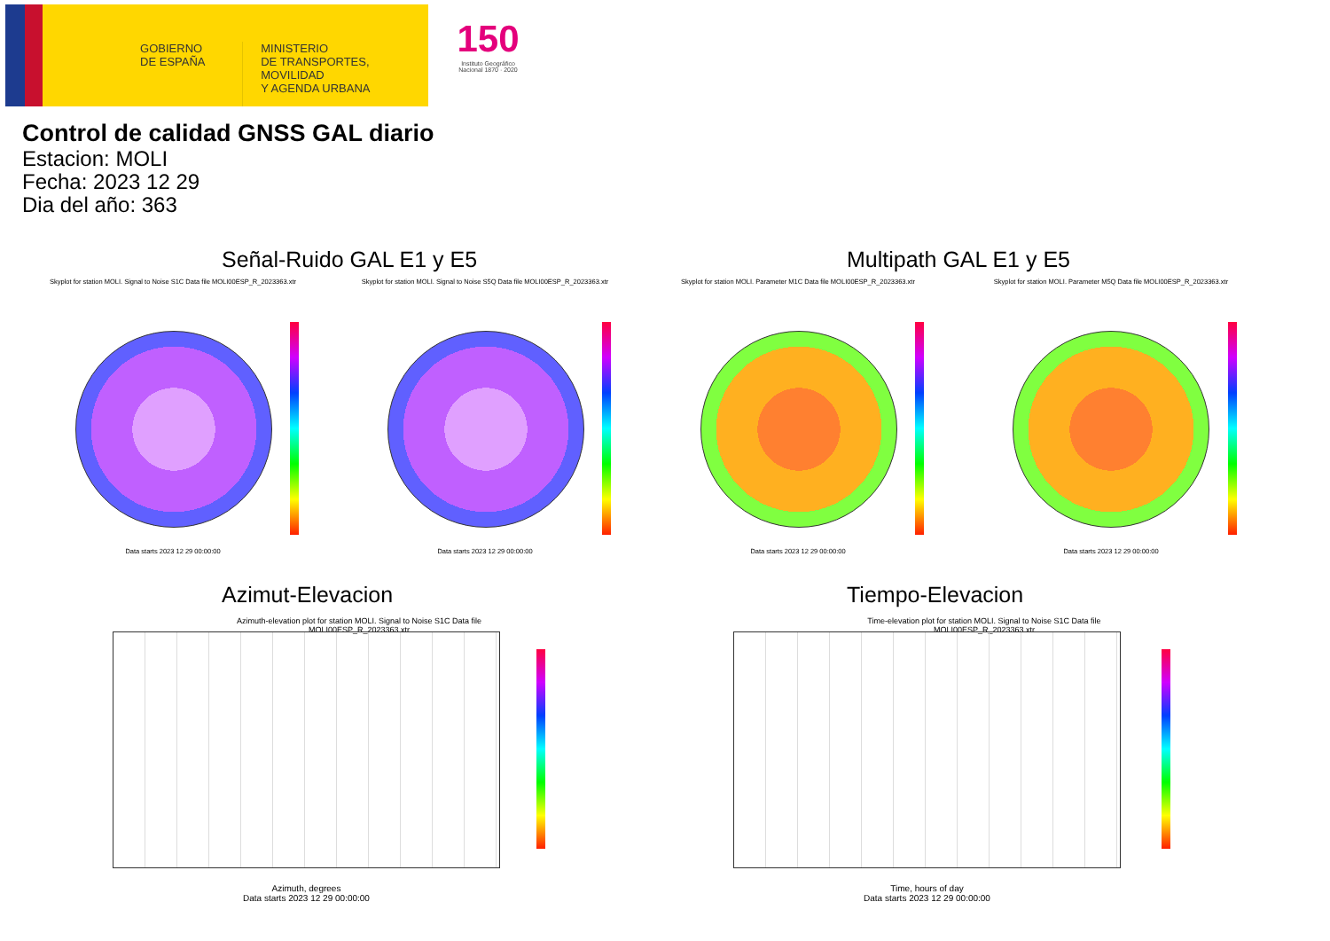GOBIERNO
DE ESPAÑA
MINISTERIO
DE TRANSPORTES, MOVILIDAD
Y AGENDA URBANA
150
Instituto Geográfico Nacional 1870 · 2020
Control de calidad GNSS GAL diario
Estacion: MOLI
Fecha: 2023 12 29
Dia del año: 363
Señal-Ruido GAL E1 y E5 Multipath GAL E1 y E5
Skyplot for station MOLI. Signal to Noise S1C Data file MOLI00ESP_R_2023363.xtr
Skyplot for station MOLI. Signal to Noise S5Q Data file MOLI00ESP_R_2023363.xtr
Skyplot for station MOLI. Parameter M1C Data file MOLI00ESP_R_2023363.xtr Skyplot for station MOLI. Parameter M5Q Data file MOLI00ESP_R_2023363.xtr
Data starts 2023 12 29 00:00:00 Data starts 2023 12 29 00:00:00 Data starts 2023 12 29 00:00:00 Data starts 2023 12 29 00:00:00
Azimut-Elevacion Tiempo-Elevacion
Azimuth-elevation plot for station MOLI. Signal to Noise S1C Data file MOLI00ESP_R_2023363.xtr
Time-elevation plot for station MOLI. Signal to Noise S1C Data file MOLI00ESP_R_2023363.xtr
Azimuth, degrees
Data starts 2023 12 29 00:00:00
Time, hours of day
Data starts 2023 12 29 00:00:00